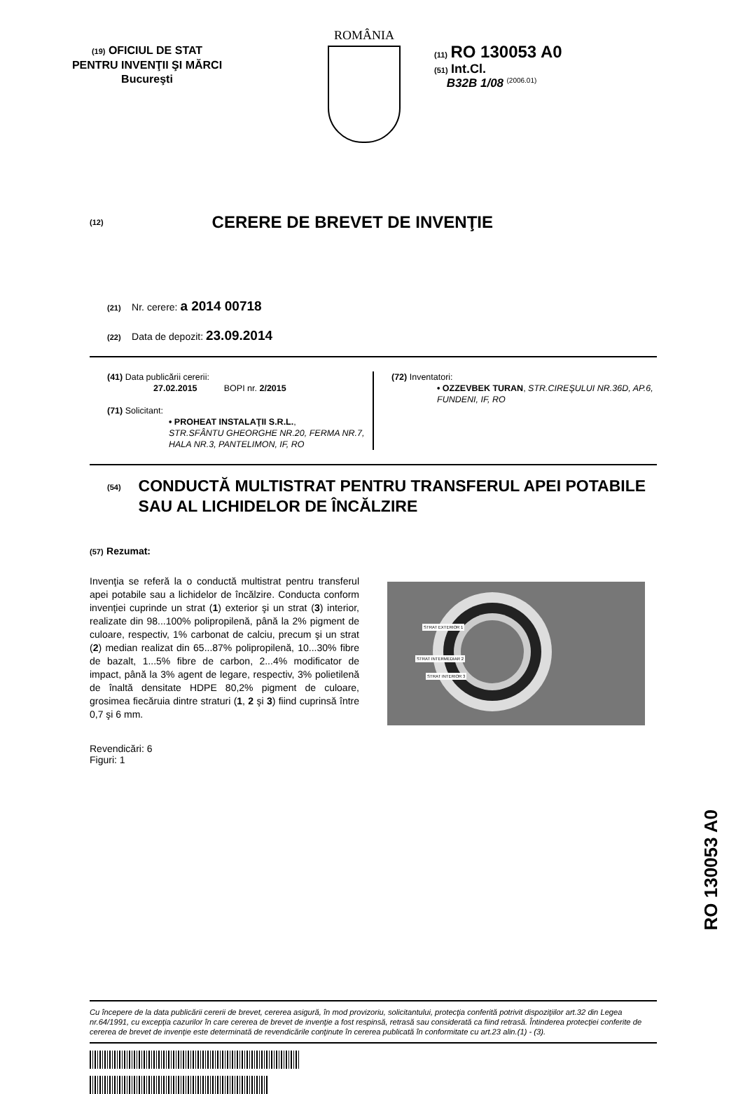(19) OFICIUL DE STAT
PENTRU INVENŢII ŞI MĂRCI
Bucureşti
ROMÂNIA
(11) RO 130053 A0
(51) Int.Cl.
B32B 1/08 <sup>(2006.01)</sup>
(12)
CERERE DE BREVET DE INVENŢIE
(21) Nr. cerere: a 2014 00718
(22) Data de depozit: 23.09.2014
(41) Data publicării cererii:
27.02.2015 BOPI nr. 2/2015
(71) Solicitant:
• PROHEAT INSTALAŢII S.R.L.,
STR.SFÂNTU GHEORGHE NR.20, FERMA NR.7, HALA NR.3, PANTELIMON, IF, RO
(72) Inventatori:
• OZZEVBEK TURAN, STR.CIREŞULUI NR.36D, AP.6, FUNDENI, IF, RO
(54) CONDUCTĂ MULTISTRAT PENTRU TRANSFERUL APEI POTABILE SAU AL LICHIDELOR DE ÎNCĂLZIRE
(57) Rezumat:
Invenţia se referă la o conductă multistrat pentru transferul apei potabile sau a lichidelor de încălzire. Conducta conform invenţiei cuprinde un strat (1) exterior şi un strat (3) interior, realizate din 98...100% polipropilenă, până la 2% pigment de culoare, respectiv, 1% carbonat de calciu, precum şi un strat (2) median realizat din 65...87% polipropilenă, 10...30% fibre de bazalt, 1...5% fibre de carbon, 2...4% modificator de impact, până la 3% agent de legare, respectiv, 3% polietilenă de înaltă densitate HDPE 80,2% pigment de culoare, grosimea fiecăruia dintre straturi (1, 2 şi 3) fiind cuprinsă între 0,7 şi 6 mm.
STRAT EXTERIOR 1
STRAT INTERMEDIAR 2
STRAT INTERIOR 3
Revendicări: 6
Figuri: 1
Cu începere de la data publicării cererii de brevet, cererea asigură, în mod provizoriu, solicitantului, protecţia conferită potrivit dispoziţiilor art.32 din Legea nr.64/1991, cu excepţia cazurilor în care cererea de brevet de invenţie a fost respinsă, retrasă sau considerată ca fiind retrasă. Întinderea protecţiei conferite de cererea de brevet de invenţie este determinată de revendicările conţinute în cererea publicată în conformitate cu art.23 alin.(1) - (3).
RO 130053 A0